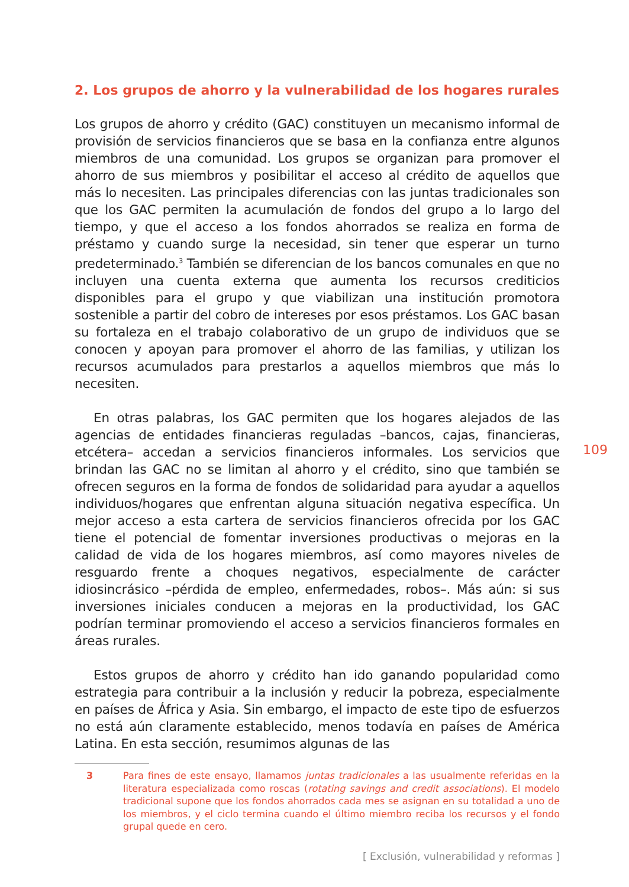2. Los grupos de ahorro y la vulnerabilidad de los hogares rurales
Los grupos de ahorro y crédito (GAC) constituyen un mecanismo informal de provisión de servicios financieros que se basa en la confianza entre algunos miembros de una comunidad. Los grupos se organizan para promover el ahorro de sus miembros y posibilitar el acceso al crédito de aquellos que más lo necesiten. Las principales diferencias con las juntas tradicionales son que los GAC permiten la acumulación de fondos del grupo a lo largo del tiempo, y que el acceso a los fondos ahorrados se realiza en forma de préstamo y cuando surge la necesidad, sin tener que esperar un turno predeterminado.<sup>3</sup> También se diferencian de los bancos comunales en que no incluyen una cuenta externa que aumenta los recursos crediticios disponibles para el grupo y que viabilizan una institución promotora sostenible a partir del cobro de intereses por esos préstamos. Los GAC basan su fortaleza en el trabajo colaborativo de un grupo de individuos que se conocen y apoyan para promover el ahorro de las familias, y utilizan los recursos acumulados para prestarlos a aquellos miembros que más lo necesiten.
En otras palabras, los GAC permiten que los hogares alejados de las agencias de entidades financieras reguladas –bancos, cajas, financieras, etcétera– accedan a servicios financieros informales. Los servicios que brindan las GAC no se limitan al ahorro y el crédito, sino que también se ofrecen seguros en la forma de fondos de solidaridad para ayudar a aquellos individuos/hogares que enfrentan alguna situación negativa específica. Un mejor acceso a esta cartera de servicios financieros ofrecida por los GAC tiene el potencial de fomentar inversiones productivas o mejoras en la calidad de vida de los hogares miembros, así como mayores niveles de resguardo frente a choques negativos, especialmente de carácter idiosincrásico –pérdida de empleo, enfermedades, robos–. Más aún: si sus inversiones iniciales conducen a mejoras en la productividad, los GAC podrían terminar promoviendo el acceso a servicios financieros formales en áreas rurales.
Estos grupos de ahorro y crédito han ido ganando popularidad como estrategia para contribuir a la inclusión y reducir la pobreza, especialmente en países de África y Asia. Sin embargo, el impacto de este tipo de esfuerzos no está aún claramente establecido, menos todavía en países de América Latina. En esta sección, resumimos algunas de las
3 Para fines de este ensayo, llamamos juntas tradicionales a las usualmente referidas en la literatura especializada como roscas (rotating savings and credit associations). El modelo tradicional supone que los fondos ahorrados cada mes se asignan en su totalidad a uno de los miembros, y el ciclo termina cuando el último miembro reciba los recursos y el fondo grupal quede en cero.
109
[ Exclusión, vulnerabilidad y reformas ]